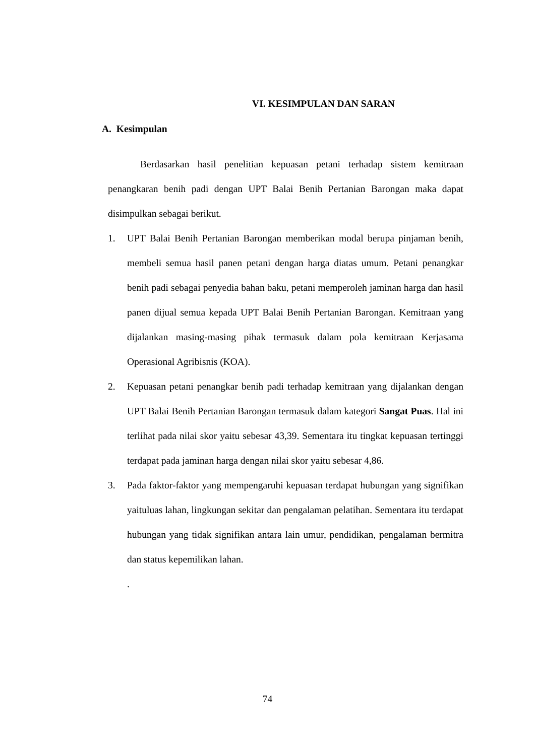VI. KESIMPULAN DAN SARAN
A. Kesimpulan
Berdasarkan hasil penelitian kepuasan petani terhadap sistem kemitraan penangkaran benih padi dengan UPT Balai Benih Pertanian Barongan maka dapat disimpulkan sebagai berikut.
1. UPT Balai Benih Pertanian Barongan memberikan modal berupa pinjaman benih, membeli semua hasil panen petani dengan harga diatas umum. Petani penangkar benih padi sebagai penyedia bahan baku, petani memperoleh jaminan harga dan hasil panen dijual semua kepada UPT Balai Benih Pertanian Barongan. Kemitraan yang dijalankan masing-masing pihak termasuk dalam pola kemitraan Kerjasama Operasional Agribisnis (KOA).
2. Kepuasan petani penangkar benih padi terhadap kemitraan yang dijalankan dengan UPT Balai Benih Pertanian Barongan termasuk dalam kategori Sangat Puas. Hal ini terlihat pada nilai skor yaitu sebesar 43,39. Sementara itu tingkat kepuasan tertinggi terdapat pada jaminan harga dengan nilai skor yaitu sebesar 4,86.
3. Pada faktor-faktor yang mempengaruhi kepuasan terdapat hubungan yang signifikan yaituluas lahan, lingkungan sekitar dan pengalaman pelatihan. Sementara itu terdapat hubungan yang tidak signifikan antara lain umur, pendidikan, pengalaman bermitra dan status kepemilikan lahan.
.
74